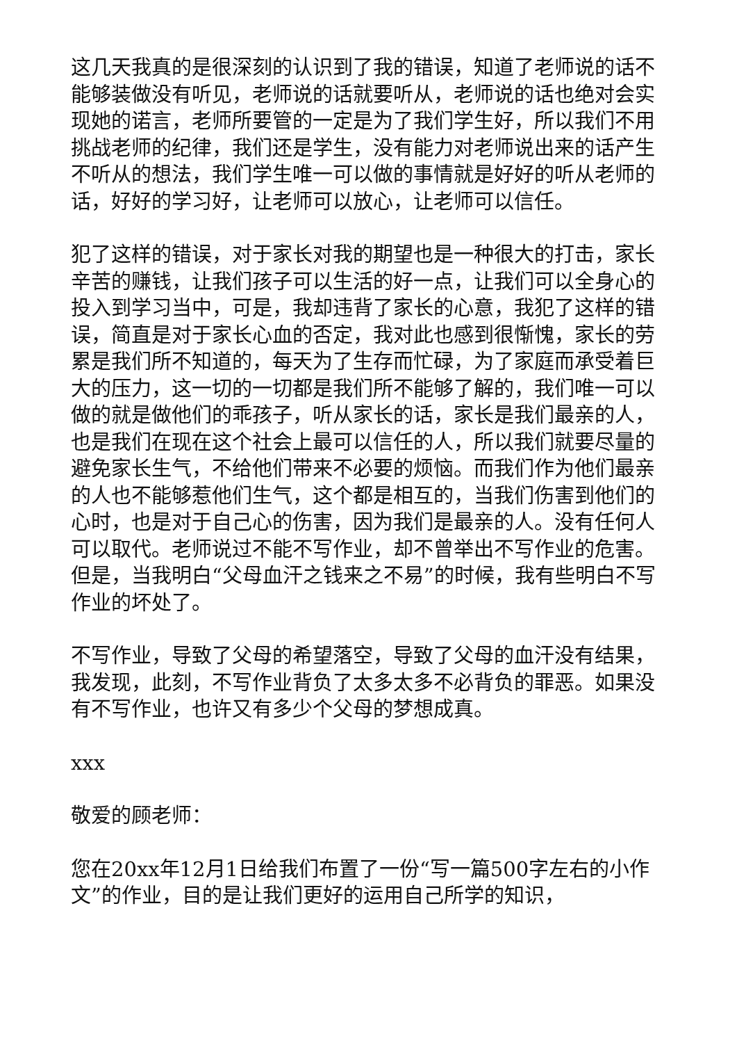这几天我真的是很深刻的认识到了我的错误，知道了老师说的话不能够装做没有听见，老师说的话就要听从，老师说的话也绝对会实现她的诺言，老师所要管的一定是为了我们学生好，所以我们不用挑战老师的纪律，我们还是学生，没有能力对老师说出来的话产生不听从的想法，我们学生唯一可以做的事情就是好好的听从老师的话，好好的学习好，让老师可以放心，让老师可以信任。
犯了这样的错误，对于家长对我的期望也是一种很大的打击，家长辛苦的赚钱，让我们孩子可以生活的好一点，让我们可以全身心的投入到学习当中，可是，我却违背了家长的心意，我犯了这样的错误，简直是对于家长心血的否定，我对此也感到很惭愧，家长的劳累是我们所不知道的，每天为了生存而忙碌，为了家庭而承受着巨大的压力，这一切的一切都是我们所不能够了解的，我们唯一可以做的就是做他们的乖孩子，听从家长的话，家长是我们最亲的人，也是我们在现在这个社会上最可以信任的人，所以我们就要尽量的避免家长生气，不给他们带来不必要的烦恼。而我们作为他们最亲的人也不能够惹他们生气，这个都是相互的，当我们伤害到他们的心时，也是对于自己心的伤害，因为我们是最亲的人。没有任何人可以取代。老师说过不能不写作业，却不曾举出不写作业的危害。但是，当我明白“父母血汗之钱来之不易”的时候，我有些明白不写作业的坏处了。
不写作业，导致了父母的希望落空，导致了父母的血汗没有结果，我发现，此刻，不写作业背负了太多太多不必背负的罪恶。如果没有不写作业，也许又有多少个父母的梦想成真。
xxx
敬爱的顾老师：
您在20xx年12月1日给我们布置了一份“写一篇500字左右的小作文”的作业，目的是让我们更好的运用自己所学的知识，